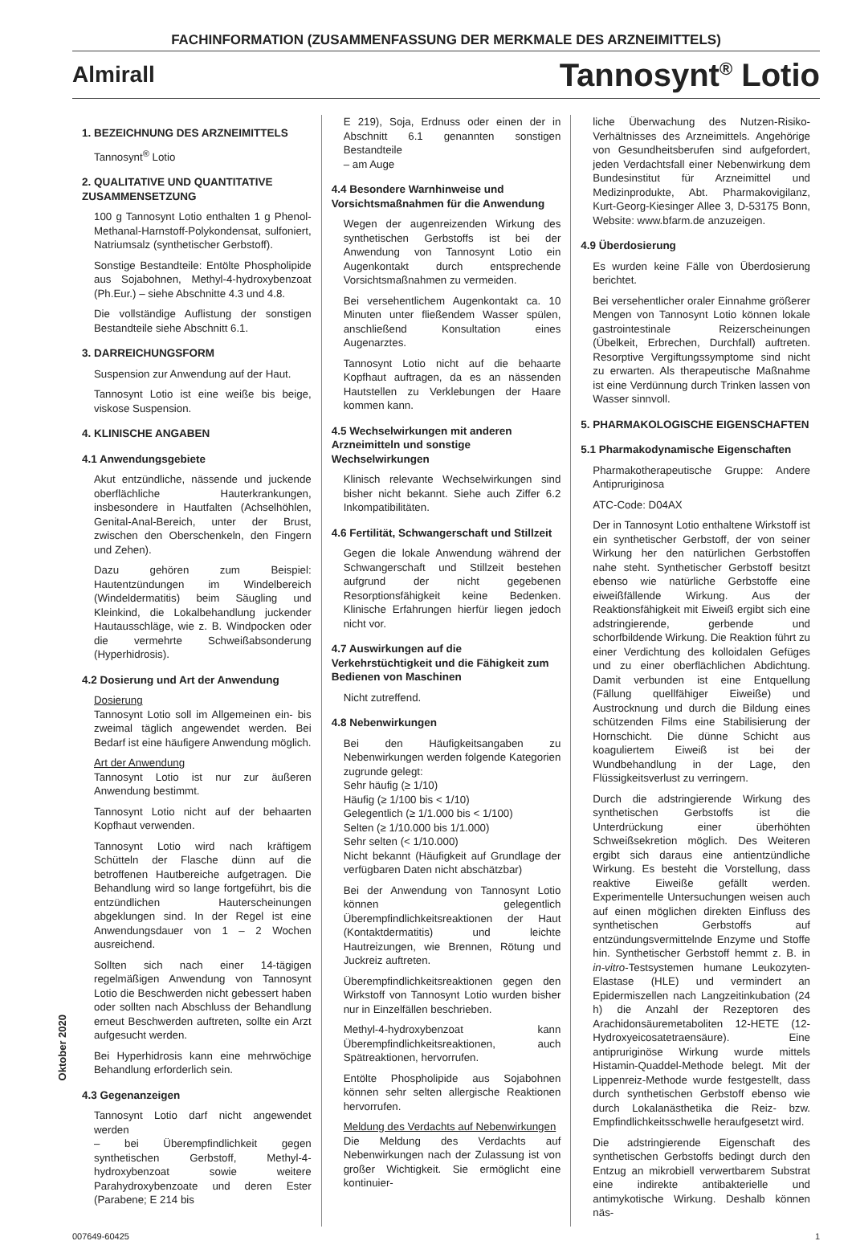FACHINFORMATION (ZUSAMMENFASSUNG DER MERKMALE DES ARZNEIMITTELS)
Almirall
Tannosynt<sup>®</sup> Lotio
Oktober 2020
1. BEZEICHNUNG DES ARZNEIMITTELS
Tannosynt<sup>®</sup> Lotio
2. QUALITATIVE UND QUANTITATIVE ZUSAMMENSETZUNG
100 g Tannosynt Lotio enthalten 1 g Phenol-Methanal-Harnstoff-Polykondensat, sulfoniert, Natriumsalz (synthetischer Gerbstoff).
Sonstige Bestandteile: Entölte Phospholipide aus Sojabohnen, Methyl-4-hydroxybenzoat (Ph.Eur.) – siehe Abschnitte 4.3 und 4.8.
Die vollständige Auflistung der sonstigen Bestandteile siehe Abschnitt 6.1.
3. DARREICHUNGSFORM
Suspension zur Anwendung auf der Haut.
Tannosynt Lotio ist eine weiße bis beige, viskose Suspension.
4. KLINISCHE ANGABEN
4.1 Anwendungsgebiete
Akut entzündliche, nässende und juckende oberflächliche Hauterkrankungen, insbesondere in Hautfalten (Achselhöhlen, Genital-Anal-Bereich, unter der Brust, zwischen den Oberschenkeln, den Fingern und Zehen).
Dazu gehören zum Beispiel: Hautentzündungen im Windelbereich (Windeldermatitis) beim Säugling und Kleinkind, die Lokalbehandlung juckender Hautausschläge, wie z. B. Windpocken oder die vermehrte Schweißabsonderung (Hyperhidrosis).
4.2 Dosierung und Art der Anwendung
Dosierung
Tannosynt Lotio soll im Allgemeinen ein- bis zweimal täglich angewendet werden. Bei Bedarf ist eine häufigere Anwendung möglich.
Art der Anwendung
Tannosynt Lotio ist nur zur äußeren Anwendung bestimmt.
Tannosynt Lotio nicht auf der behaarten Kopfhaut verwenden.
Tannosynt Lotio wird nach kräftigem Schütteln der Flasche dünn auf die betroffenen Hautbereiche aufgetragen. Die Behandlung wird so lange fortgeführt, bis die entzündlichen Hauterscheinungen abgeklungen sind. In der Regel ist eine Anwendungsdauer von 1 – 2 Wochen ausreichend.
Sollten sich nach einer 14-tägigen regelmäßigen Anwendung von Tannosynt Lotio die Beschwerden nicht gebessert haben oder sollten nach Abschluss der Behandlung erneut Beschwerden auftreten, sollte ein Arzt aufgesucht werden.
Bei Hyperhidrosis kann eine mehrwöchige Behandlung erforderlich sein.
4.3 Gegenanzeigen
Tannosynt Lotio darf nicht angewendet werden
– bei Überempfindlichkeit gegen synthetischen Gerbstoff, Methyl-4-hydroxybenzoat sowie weitere Parahydroxybenzoate und deren Ester (Parabene; E 214 bis
E 219), Soja, Erdnuss oder einen der in Abschnitt 6.1 genannten sonstigen Bestandteile
– am Auge
4.4 Besondere Warnhinweise und Vorsichtsmaßnahmen für die Anwendung
Wegen der augenreizenden Wirkung des synthetischen Gerbstoffs ist bei der Anwendung von Tannosynt Lotio ein Augenkontakt durch entsprechende Vorsichtsmaßnahmen zu vermeiden.
Bei versehentlichem Augenkontakt ca. 10 Minuten unter fließendem Wasser spülen, anschließend Konsultation eines Augenarztes.
Tannosynt Lotio nicht auf die behaarte Kopfhaut auftragen, da es an nässenden Hautstellen zu Verklebungen der Haare kommen kann.
4.5 Wechselwirkungen mit anderen Arzneimitteln und sonstige Wechselwirkungen
Klinisch relevante Wechselwirkungen sind bisher nicht bekannt. Siehe auch Ziffer 6.2 Inkompatibilitäten.
4.6 Fertilität, Schwangerschaft und Stillzeit
Gegen die lokale Anwendung während der Schwangerschaft und Stillzeit bestehen aufgrund der nicht gegebenen Resorptionsfähigkeit keine Bedenken. Klinische Erfahrungen hierfür liegen jedoch nicht vor.
4.7 Auswirkungen auf die Verkehrstüchtigkeit und die Fähigkeit zum Bedienen von Maschinen
Nicht zutreffend.
4.8 Nebenwirkungen
Bei den Häufigkeitsangaben zu Nebenwirkungen werden folgende Kategorien zugrunde gelegt:
Sehr häufig (≥ 1/10)
Häufig (≥ 1/100 bis < 1/10)
Gelegentlich (≥ 1/1.000 bis < 1/100)
Selten (≥ 1/10.000 bis 1/1.000)
Sehr selten (< 1/10.000)
Nicht bekannt (Häufigkeit auf Grundlage der verfügbaren Daten nicht abschätzbar)
Bei der Anwendung von Tannosynt Lotio können gelegentlich Überempfindlichkeitsreaktionen der Haut (Kontaktdermatitis) und leichte Hautreizungen, wie Brennen, Rötung und Juckreiz auftreten.
Überempfindlichkeitsreaktionen gegen den Wirkstoff von Tannosynt Lotio wurden bisher nur in Einzelfällen beschrieben.
Methyl-4-hydroxybenzoat kann Überempfindlichkeitsreaktionen, auch Spätreaktionen, hervorrufen.
Entölte Phospholipide aus Sojabohnen können sehr selten allergische Reaktionen hervorrufen.
Meldung des Verdachts auf Nebenwirkungen
Die Meldung des Verdachts auf Nebenwirkungen nach der Zulassung ist von großer Wichtigkeit. Sie ermöglicht eine kontinuier-
liche Überwachung des Nutzen-Risiko-Verhältnisses des Arzneimittels. Angehörige von Gesundheitsberufen sind aufgefordert, jeden Verdachtsfall einer Nebenwirkung dem Bundesinstitut für Arzneimittel und Medizinprodukte, Abt. Pharmakovigilanz, Kurt-Georg-Kiesinger Allee 3, D-53175 Bonn, Website: www.bfarm.de anzuzeigen.
4.9 Überdosierung
Es wurden keine Fälle von Überdosierung berichtet.
Bei versehentlicher oraler Einnahme größerer Mengen von Tannosynt Lotio können lokale gastrointestinale Reizerscheinungen (Übelkeit, Erbrechen, Durchfall) auftreten. Resorptive Vergiftungssymptome sind nicht zu erwarten. Als therapeutische Maßnahme ist eine Verdünnung durch Trinken lassen von Wasser sinnvoll.
5. PHARMAKOLOGISCHE EIGENSCHAFTEN
5.1 Pharmakodynamische Eigenschaften
Pharmakotherapeutische Gruppe: Andere Antipruriginosa
ATC-Code: D04AX
Der in Tannosynt Lotio enthaltene Wirkstoff ist ein synthetischer Gerbstoff, der von seiner Wirkung her den natürlichen Gerbstoffen nahe steht. Synthetischer Gerbstoff besitzt ebenso wie natürliche Gerbstoffe eine eiweißfällende Wirkung. Aus der Reaktionsfähigkeit mit Eiweiß ergibt sich eine adstringierende, gerbende und schorfbildende Wirkung. Die Reaktion führt zu einer Verdichtung des kolloidalen Gefüges und zu einer oberflächlichen Abdichtung. Damit verbunden ist eine Entquellung (Fällung quellfähiger Eiweiße) und Austrocknung und durch die Bildung eines schützenden Films eine Stabilisierung der Hornschicht. Die dünne Schicht aus koaguliertem Eiweiß ist bei der Wundbehandlung in der Lage, den Flüssigkeitsverlust zu verringern.
Durch die adstringierende Wirkung des synthetischen Gerbstoffs ist die Unterdrückung einer überhöhten Schweißsekretion möglich. Des Weiteren ergibt sich daraus eine antientzündliche Wirkung. Es besteht die Vorstellung, dass reaktive Eiweiße gefällt werden. Experimentelle Untersuchungen weisen auch auf einen möglichen direkten Einfluss des synthetischen Gerbstoffs auf entzündungsvermittelnde Enzyme und Stoffe hin. Synthetischer Gerbstoff hemmt z. B. in in-vitro-Testsystemen humane Leukozyten-Elastase (HLE) und vermindert an Epidermiszellen nach Langzeitinkubation (24 h) die Anzahl der Rezeptoren des Arachidonsäuremetaboliten 12-HETE (12-Hydroxyeicosatetraensäure). Eine antipruriginöse Wirkung wurde mittels Histamin-Quaddel-Methode belegt. Mit der Lippenreiz-Methode wurde festgestellt, dass durch synthetischen Gerbstoff ebenso wie durch Lokalanästhetika die Reiz- bzw. Empfindlichkeitsschwelle heraufgesetzt wird.
Die adstringierende Eigenschaft des synthetischen Gerbstoffs bedingt durch den Entzug an mikrobiell verwertbarem Substrat eine indirekte antibakterielle und antimykotische Wirkung. Deshalb können näs-
007649-60425 1